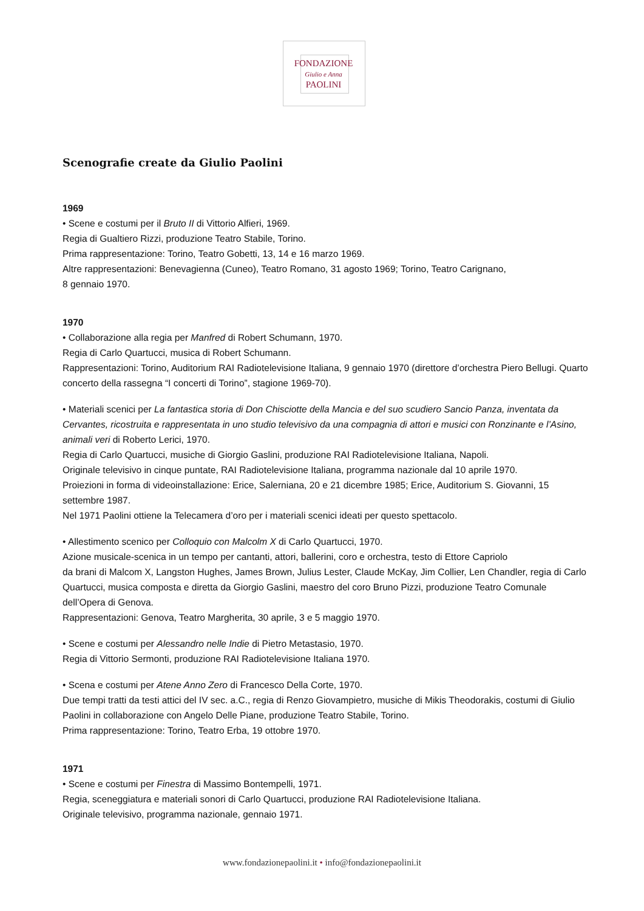FONDAZIONE
Giulio e Anna
PAOLINI
Scenografie create da Giulio Paolini
1969
• Scene e costumi per il Bruto II di Vittorio Alfieri, 1969.
Regia di Gualtiero Rizzi, produzione Teatro Stabile, Torino.
Prima rappresentazione: Torino, Teatro Gobetti, 13, 14 e 16 marzo 1969.
Altre rappresentazioni: Benevagienna (Cuneo), Teatro Romano, 31 agosto 1969; Torino, Teatro Carignano,
8 gennaio 1970.
1970
• Collaborazione alla regia per Manfred di Robert Schumann, 1970.
Regia di Carlo Quartucci, musica di Robert Schumann.
Rappresentazioni: Torino, Auditorium RAI Radiotelevisione Italiana, 9 gennaio 1970 (direttore d’orchestra Piero Bellugi. Quarto concerto della rassegna “I concerti di Torino”, stagione 1969-70).
• Materiali scenici per La fantastica storia di Don Chisciotte della Mancia e del suo scudiero Sancio Panza, inventata da Cervantes, ricostruita e rappresentata in uno studio televisivo da una compagnia di attori e musici con Ronzinante e l’Asino, animali veri di Roberto Lerici, 1970.
Regia di Carlo Quartucci, musiche di Giorgio Gaslini, produzione RAI Radiotelevisione Italiana, Napoli.
Originale televisivo in cinque puntate, RAI Radiotelevisione Italiana, programma nazionale dal 10 aprile 1970.
Proiezioni in forma di videoinstallazione: Erice, Salerniana, 20 e 21 dicembre 1985; Erice, Auditorium S. Giovanni, 15 settembre 1987.
Nel 1971 Paolini ottiene la Telecamera d’oro per i materiali scenici ideati per questo spettacolo.
• Allestimento scenico per Colloquio con Malcolm X di Carlo Quartucci, 1970.
Azione musicale-scenica in un tempo per cantanti, attori, ballerini, coro e orchestra, testo di Ettore Capriolo
da brani di Malcom X, Langston Hughes, James Brown, Julius Lester, Claude McKay, Jim Collier, Len Chandler, regia di Carlo Quartucci, musica composta e diretta da Giorgio Gaslini, maestro del coro Bruno Pizzi, produzione Teatro Comunale dell’Opera di Genova.
Rappresentazioni: Genova, Teatro Margherita, 30 aprile, 3 e 5 maggio 1970.
• Scene e costumi per Alessandro nelle Indie di Pietro Metastasio, 1970.
Regia di Vittorio Sermonti, produzione RAI Radiotelevisione Italiana 1970.
• Scena e costumi per Atene Anno Zero di Francesco Della Corte, 1970.
Due tempi tratti da testi attici del IV sec. a.C., regia di Renzo Giovampietro, musiche di Mikis Theodorakis, costumi di Giulio Paolini in collaborazione con Angelo Delle Piane, produzione Teatro Stabile, Torino.
Prima rappresentazione: Torino, Teatro Erba, 19 ottobre 1970.
1971
• Scene e costumi per Finestra di Massimo Bontempelli, 1971.
Regia, sceneggiatura e materiali sonori di Carlo Quartucci, produzione RAI Radiotelevisione Italiana.
Originale televisivo, programma nazionale, gennaio 1971.
www.fondazionepaolini.it • info@fondazionepaolini.it